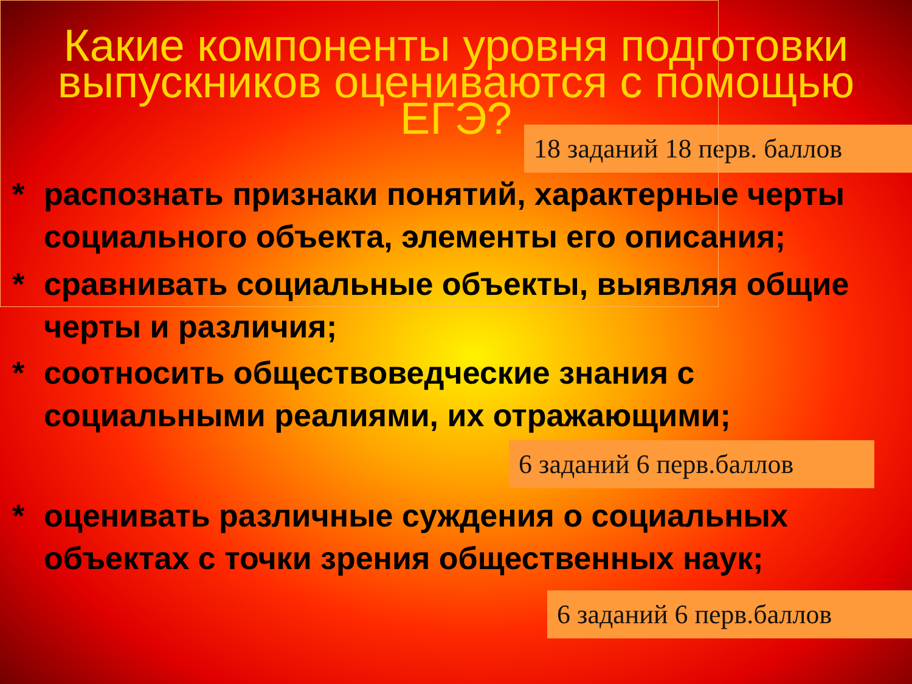Какие компоненты уровня подготовки выпускников оцениваются с помощью ЕГЭ?
18 заданий 18 перв. баллов
* распознать признаки понятий, характерные черты социального объекта, элементы его описания;
* сравнивать социальные объекты, выявляя общие черты и различия;
* соотносить обществоведческие знания с социальными реалиями, их отражающими;
6 заданий 6 перв.баллов
* оценивать различные суждения о социальных объектах с точки зрения общественных наук;
6 заданий 6 перв.баллов